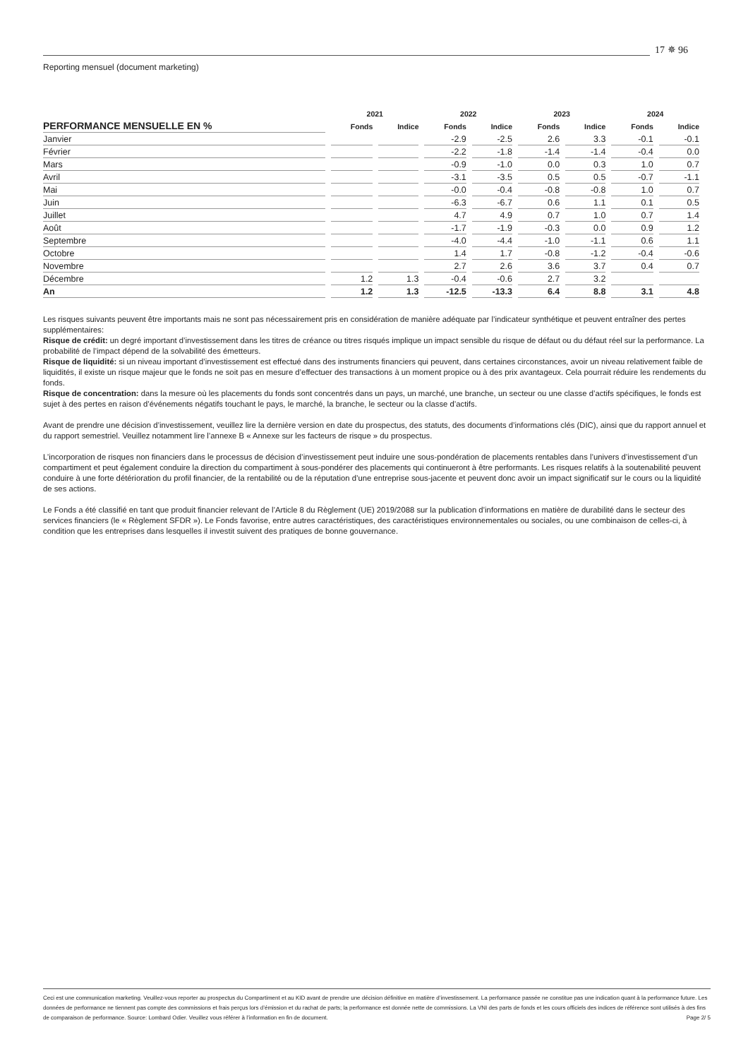17 ✵ 96
Reporting mensuel (document marketing)
| | 2021 | | 2022 | | 2023 | | 2024 | |
| --- | --- | --- | --- | --- | --- | --- | --- | --- |
| PERFORMANCE MENSUELLE EN % | Fonds | Indice | Fonds | Indice | Fonds | Indice | Fonds | Indice |
| Janvier | | | -2.9 | -2.5 | 2.6 | 3.3 | -0.1 | -0.1 |
| Février | | | -2.2 | -1.8 | -1.4 | -1.4 | -0.4 | 0.0 |
| Mars | | | -0.9 | -1.0 | 0.0 | 0.3 | 1.0 | 0.7 |
| Avril | | | -3.1 | -3.5 | 0.5 | 0.5 | -0.7 | -1.1 |
| Mai | | | -0.0 | -0.4 | -0.8 | -0.8 | 1.0 | 0.7 |
| Juin | | | -6.3 | -6.7 | 0.6 | 1.1 | 0.1 | 0.5 |
| Juillet | | | 4.7 | 4.9 | 0.7 | 1.0 | 0.7 | 1.4 |
| Août | | | -1.7 | -1.9 | -0.3 | 0.0 | 0.9 | 1.2 |
| Septembre | | | -4.0 | -4.4 | -1.0 | -1.1 | 0.6 | 1.1 |
| Octobre | | | 1.4 | 1.7 | -0.8 | -1.2 | -0.4 | -0.6 |
| Novembre | | | 2.7 | 2.6 | 3.6 | 3.7 | 0.4 | 0.7 |
| Décembre | 1.2 | 1.3 | -0.4 | -0.6 | 2.7 | 3.2 | | |
| An | 1.2 | 1.3 | -12.5 | -13.3 | 6.4 | 8.8 | 3.1 | 4.8 |
Les risques suivants peuvent être importants mais ne sont pas nécessairement pris en considération de manière adéquate par l’indicateur synthétique et peuvent entraîner des pertes supplémentaires:
Risque de crédit: un degré important d’investissement dans les titres de créance ou titres risqués implique un impact sensible du risque de défaut ou du défaut réel sur la performance. La probabilité de l’impact dépend de la solvabilité des émetteurs.
Risque de liquidité: si un niveau important d’investissement est effectué dans des instruments financiers qui peuvent, dans certaines circonstances, avoir un niveau relativement faible de liquidités, il existe un risque majeur que le fonds ne soit pas en mesure d’effectuer des transactions à un moment propice ou à des prix avantageux. Cela pourrait réduire les rendements du fonds.
Risque de concentration: dans la mesure où les placements du fonds sont concentrés dans un pays, un marché, une branche, un secteur ou une classe d’actifs spécifiques, le fonds est sujet à des pertes en raison d’événements négatifs touchant le pays, le marché, la branche, le secteur ou la classe d’actifs.
Avant de prendre une décision d’investissement, veuillez lire la dernière version en date du prospectus, des statuts, des documents d’informations clés (DIC), ainsi que du rapport annuel et du rapport semestriel. Veuillez notamment lire l’annexe B « Annexe sur les facteurs de risque » du prospectus.
L’incorporation de risques non financiers dans le processus de décision d’investissement peut induire une sous-pondération de placements rentables dans l’univers d’investissement d’un compartiment et peut également conduire la direction du compartiment à sous-pondérer des placements qui continueront à être performants. Les risques relatifs à la soutenabilité peuvent conduire à une forte détérioration du profil financier, de la rentabilité ou de la réputation d’une entreprise sous-jacente et peuvent donc avoir un impact significatif sur le cours ou la liquidité de ses actions.
Le Fonds a été classifié en tant que produit financier relevant de l’Article 8 du Règlement (UE) 2019/2088 sur la publication d’informations en matière de durabilité dans le secteur des services financiers (le « Règlement SFDR »). Le Fonds favorise, entre autres caractéristiques, des caractéristiques environnementales ou sociales, ou une combinaison de celles-ci, à condition que les entreprises dans lesquelles il investit suivent des pratiques de bonne gouvernance.
Ceci est une communication marketing. Veuillez-vous reporter au prospectus du Compartiment et au KID avant de prendre une décision définitive en matière d’investissement. La performance passée ne constitue pas une indication quant à la performance future. Les données de performance ne tiennent pas compte des commissions et frais perçus lors d’émission et du rachat de parts; la performance est donnée nette de commissions. La VNI des parts de fonds et les cours officiels des indices de référence sont utilisés à des fins de comparaison de performance. Source: Lombard Odier. Veuillez vous référer à l’information en fin de document. Page 2/ 5